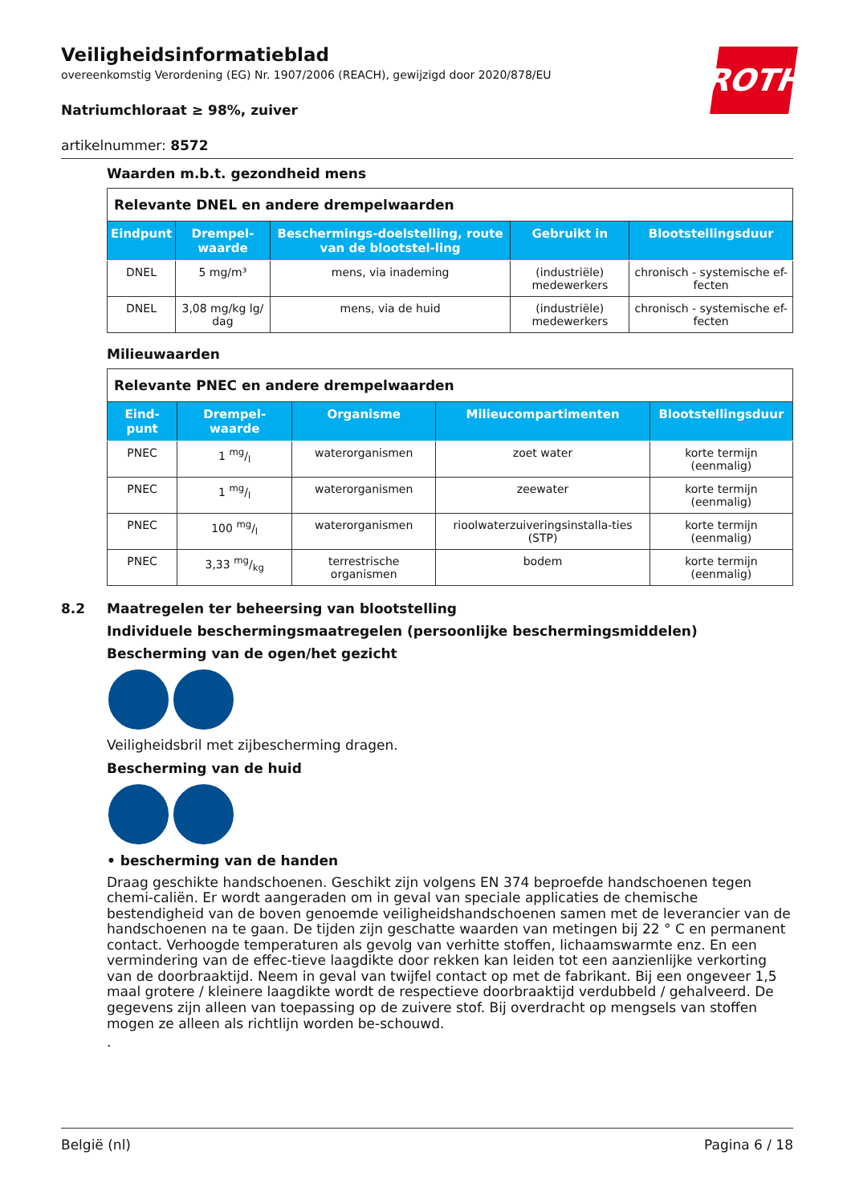ROTH
Veiligheidsinformatieblad
overeenkomstig Verordening (EG) Nr. 1907/2006 (REACH), gewijzigd door 2020/878/EU
Natriumchloraat ≥ 98%, zuiver
artikelnummer: 8572
Waarden m.b.t. gezondheid mens
| Relevante DNEL en andere drempelwaarden | | | | |
| Eindpunt | Drempel-waarde | Beschermings-doelstelling, route van de blootstel-ling | Gebruikt in | Blootstellingsduur |
| DNEL | 5 mg/m³ | mens, via inademing | (industriële) medewerkers | chronisch - systemische ef-fecten |
| DNEL | 3,08 mg/kg lg/ dag | mens, via de huid | (industriële) medewerkers | chronisch - systemische ef-fecten |
Milieuwaarden
| Relevante PNEC en andere drempelwaarden | | | | |
| Eind-punt | Drempel-waarde | Organisme | Milieucompartimenten | Blootstellingsduur |
| PNEC | 1 mg/l | waterorganismen | zoet water | korte termijn (eenmalig) |
| PNEC | 1 mg/l | waterorganismen | zeewater | korte termijn (eenmalig) |
| PNEC | 100 mg/l | waterorganismen | rioolwaterzuiveringsinstalla-ties (STP) | korte termijn (eenmalig) |
| PNEC | 3,33 mg/kg | terrestrische organismen | bodem | korte termijn (eenmalig) |
8.2 Maatregelen ter beheersing van blootstelling
Individuele beschermingsmaatregelen (persoonlijke beschermingsmiddelen)
Bescherming van de ogen/het gezicht
Veiligheidsbril met zijbescherming dragen.
Bescherming van de huid
• bescherming van de handen
Draag geschikte handschoenen. Geschikt zijn volgens EN 374 beproefde handschoenen tegen chemi-caliën. Er wordt aangeraden om in geval van speciale applicaties de chemische bestendigheid van de boven genoemde veiligheidshandschoenen samen met de leverancier van de handschoenen na te gaan. De tijden zijn geschatte waarden van metingen bij 22 ° C en permanent contact. Verhoogde temperaturen als gevolg van verhitte stoffen, lichaamswarmte enz. En een vermindering van de effec-tieve laagdikte door rekken kan leiden tot een aanzienlijke verkorting van de doorbraaktijd. Neem in geval van twijfel contact op met de fabrikant. Bij een ongeveer 1,5 maal grotere / kleinere laagdikte wordt de respectieve doorbraaktijd verdubbeld / gehalveerd. De gegevens zijn alleen van toepassing op de zuivere stof. Bij overdracht op mengsels van stoffen mogen ze alleen als richtlijn worden be-schouwd.
.
België (nl) Pagina 6 / 18